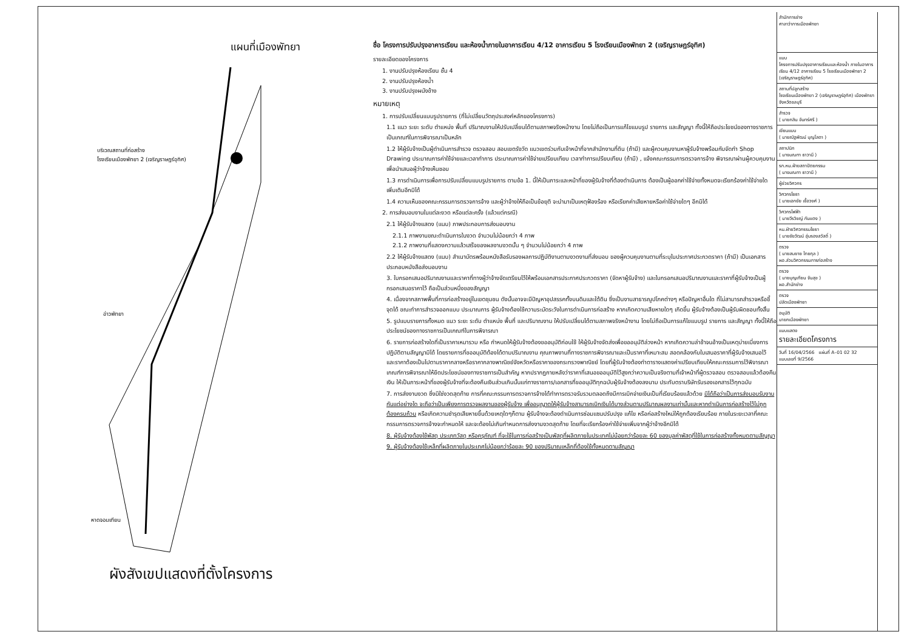แผนที่เมืองพัทยา
อ่าวพัทยา
หาดจอมเทียน
บริเวณสถานที่ก่อสร้าง
โรงเรียนเมืองพัทยา 2 (เจริญราษฎร์อุทิศ)
ผังสังเขปแสดงที่ตั้งโครงการ
ชื่อ โครงการปรับปรุงอาคารเรียน และห้องน้ำภายในอาคารเรียน 4/12 อาคารเรียน 5 โรงเรียนเมืองพัทยา 2 (เจริญราษฎร์อุทิศ)
รายละเอียดของโครงการ
1. งานปรับปรุงห้องเรียน ชั้น 4
2. งานปรับปรุงห้องน้ำ
3. งานปรับปรุงผนังข้าง
หมายเหตุ
1. การปรับเปลี่ยนแบบรูปรายการ (ที่ไม่เปลี่ยนวัตถุประสงค์หลักของโครงการ)
1.1 แนว ระยะ ระดับ ตำแหน่ง พื้นที่ ปริมาณงานให้ปรับเปลี่ยนได้ตามสภาพจริงหน้างาน โดยไม่ถือเป็นการแก้ไขแบบรูป รายการ และสัญญา ทั้งนี้ให้ถือประโยชน์ของทางราชการเป็นเกณฑ์ในการพิจารณาเป็นหลัก
1.2 ให้ผู้รับจ้างเป็นผู้ดำเนินการสำรวจ ตรวจสอบ สอบเขตรังวัด แนวเขตร่วมกับเจ้าหน้าที่จากสำนักงานที่ดิน (ถ้ามี) และผู้ควบคุมงานหาผู้รับจ้างพร้อมกับจัดทำ Shop Drawing ประมาณการค่าใช้จ่ายและเวลาทำการ ประมาณการค่าใช้จ่ายเปรียบเทียบ เวลาทำการเปรียบเทียบ (ถ้ามี) , แจ้งคณะกรรมการตรวจการจ้าง พิจารณาผ่านผู้ควบคุมงาน เพื่อนำเสนอผู้ว่าจ้างเห็นชอบ
1.3 การดำเนินการเพื่อการปรับเปลี่ยนแบบรูปรายการ ตามข้อ 1. นี้ให้เป็นภาระและหน้าที่ของผู้รับจ้างที่ต้องดำเนินการ ต้องเป็นผู้ออกค่าใช้จ่ายทั้งหมดจะเรียกร้องค่าใช้จ่ายใด เพิ่มเติมอีกมิได้
1.4 ความเห็นของคณะกรรมการตรวจการจ้าง และผู้ว่าจ้างให้ถือเป็นข้อยุติ จะนำมาเป็นเหตุฟ้องร้อง หรือเรียกค่าเสียหายหรือค่าใช้จ่ายใดๆ อีกมิได้
2. การส่งมอบงานในแต่ละงวด หรือแต่ละครั้ง (แล้วแต่กรณี)
2.1 ให้ผู้รับจ้างแสดง (แนบ) ภาพประกอบการส่งมอบงาน
2.1.1 ภาพงานขณะดำเนินการในงวด จำนวนไม่น้อยกว่า 4 ภาพ
2.1.2 ภาพงานที่แสดงความแล้วเสร็จของผลงานงวดนั้น ๆ จำนวนไม่น้อยกว่า 4 ภาพ
2.2 ให้ผู้รับจ้างแสดง (แนบ) สำเนาบัตรพร้อมหนังสือรับรองผลการปฏิบัติงานตามงวดงานที่ส่งมอบ ของผู้ควบคุมงานตามที่ระบุในประกาศประกวดราคา (ถ้ามี) เป็นเอกสารประกอบหนังสือส่งมอบงาน
3. ใบกรอกเสนอปริมาณงานและราคาที่ทางผู้ว่าจ้างจัดเตรียมไว้ให้พร้อมเอกสารประกาศประกวดราคา (จัดหาผู้รับจ้าง) และใบกรอกเสนอปริมาณงานและราคาที่ผู้รับจ้างเป็นผู้กรอกเสนอราคาไว้ ถือเป็นส่วนหนึ่งของสัญญา
4. เนื่องจากสภาพพื้นที่การก่อสร้างอยู่ในเขตชุมชน ดังนั้นอาจจะมีปัญหาอุปสรรคทั้งบนดินและใต้ดิน ซึ่งเป็นงานสาธารณูปโภคต่างๆ หรือปัญหาอื่นใด ที่ไม่สามารถสำรวจหรือชี้จุดได้ ขณะทำการสำรวจออกแบบ ประมาณการ ผู้รับจ้างต้องใช้ความระมัดระวังในการดำเนินการก่อสร้าง หากเกิดความเสียหายใดๆ เกิดขึ้น ผู้รับจ้างต้องเป็นผู้รับผิดชอบทั้งสิ้น
5. รูปแบบรายการทั้งหมด แนว ระยะ ระดับ ตำแหน่ง พื้นที่ และปริมาณงาน ให้ปรับเปลี่ยนได้ตามสภาพจริงหน้างาน โดยไม่ถือเป็นการแก้ไขแบบรูป รายการ และสัญญา ทั้งนี้ให้ถือประโยชน์ของทางราชการเป็นเกณฑ์ในการพิจารณา
6. รายการก่อสร้างใดที่เป็นราคาเหมารวม หรือ กำหนดให้ผู้รับจ้างต้องขออนุมัติก่อนใช้ ให้ผู้รับจ้างจัดส่งเพื่อขออนุมัติล่วงหน้า หากเกิดความล่าช้าจนอ้างเป็นเหตุบ่ายเบี่ยงการปฏิบัติตามสัญญามิได้ โดยรายการที่ขออนุมัติต้องได้ตามปริมาณงาน คุณภาพงานที่ทางราชการพิจารณาและเป็นราคาที่เหมาะสม สอดคล้องกับใบเสนอราคาที่ผู้รับจ้างเสนอไว้ และราคาต้องเป็นไปตามราคากลางหรือราคากลางพาณิชย์จังหวัดหรือราคาของกระทรวงพาณิชย์ โดยที่ผู้รับจ้างต้องทำตารางแสดงค่าเปรียบเทียบให้คณะกรรมการไว้พิจารณา เกณฑ์การพิจารณาให้ยึดประโยชน์ของทางราชการเป็นสำคัญ หากปรากฏภายหลังว่าราคาที่เสนอขออนุมัติไว้สูงกว่าความเป็นจริงตามที่เจ้าหน้าที่ผู้ตรวจสอบ ตรวจสอบแล้วต้องคืนเงิน ให้เป็นภาระหน้าที่ของผู้รับจ้างที่จะต้องคืนเงินส่วนเกินนั้นแก่ทางราชการ/เอกสารที่ขออนุมัติทุกฉบับผู้รับจ้างต้องลงนาม ประทับตราบริษัทรับรองเอกสารไว้ทุกฉบับ
7. การส่งงานงวด ซึ่งมิใช่งวดสุดท้าย การที่คณะกรรมการตรวจการจ้างได้ทำการตรวจรับรวมตลอดถึงมีการเบิกจ่ายเงินเป็นที่เรียบร้อยแล้วด้วย มิได้ถือว่าเป็นการส่งมอบรับงานกันแต่อย่างใด จะถือว่าเป็นเพียงการตรวจผลงานของผู้รับจ้าง เพื่ออนุญาตให้ผู้รับจ้างสามารถเบิกเงินได้บางส่วนตามปริมาณผลงานเท่านั้นและหากดำเนินการก่อสร้างไว้ไม่ถูกต้องครบถ้วน หรือเกิดความชำรุดเสียหายขึ้นด้วยเหตุใดๆก็ตาม ผู้รับจ้างจะต้องดำเนินการซ่อมแซมปรับปรุง แก้ไข หรือก่อสร้างใหม่ให้ถูกต้องเรียบร้อย ภายในระยะเวลาที่คณะกรรมการตรวจการจ้างจะกำหนดให้ และจะต้องไม่เกินกำหนดการส่งงานงวดสุดท้าย โดยที่จะเรียกร้องค่าใช้จ่ายเพิ่มจากผู้ว่าจ้างอีกมิได้
8. ผู้รับจ้างต้องใช้พัสดุ ประเภทวัสดุ หรือครุภัณฑ์ ที่จะใช้ในการก่อสร้างเป็นพัสดุที่ผลิตภายในประเทศไม่น้อยกว่าร้อยละ 60 ของมูลค่าพัสดุที่ใช้ในการก่อสร้างทั้งหมดตามสัญญา
9. ผู้รับจ้างต้องใช้เหล็กที่ผลิตภายในประเทศไม่น้อยกว่าร้อยละ 90 ของปริมาณเหล็กที่ต้องใช้ทั้งหมดตามสัญญา
สำนักการช่าง
ศาลาว่าการเมืองพัทยา
แบบ
โครงการปรับปรุงอาคารเรียนและห้องน้ำ ภายในอาคารเรียน 4/12 อาคารเรียน 5 โรงเรียนเมืองพัทยา 2 (เจริญราษฎร์อุทิศ)
สถานที่ปลูกสร้าง
โรงเรียนเมืองพัทยา 2 (เจริญราษฎร์อุทิศ) เมืองพัทยา จังหวัดชลบุรี
สำรวจ
( นายกสิน จันทร์ศรี )
เขียนแบบ
( นายณัฐพัฒน์ บุญโสดา )
สถาปนิก
( นางมณฑา ธาวานี )
รก.หน.ฝ่ายสถาปัตยกรรม
( นางมณฑา ธาวานี )
ผู้ช่วยวิศวกร
วิศวกรโยธา
( นายเอกชัย เชื้อวงศ์ )
วิศวกรไฟฟ้า
( นายวีรวิชญ์ กันแตง )
หน.ฝ่ายวิศวกรรมโยธา
( นายชัยวัฒน์ อุ่นรองสวัสดิ์ )
ตรวจ
( นายสมชาย ไทยกุล )
ผอ.ส่วนวิศวกรรมการก่อสร้าง
ตรวจ
( นายบุญเทียน จันสุข )
ผอ.สำนักช่าง
ตรวจ
ปลัดเมืองพัทยา
อนุมัติ
นายกเมืองพัทยา
แบบแสดง
รายละเอียดโครงการ
วันที่ 16/04/2566 แผ่นที่ A–01 02 32
แบบเลขที่ 9/2566